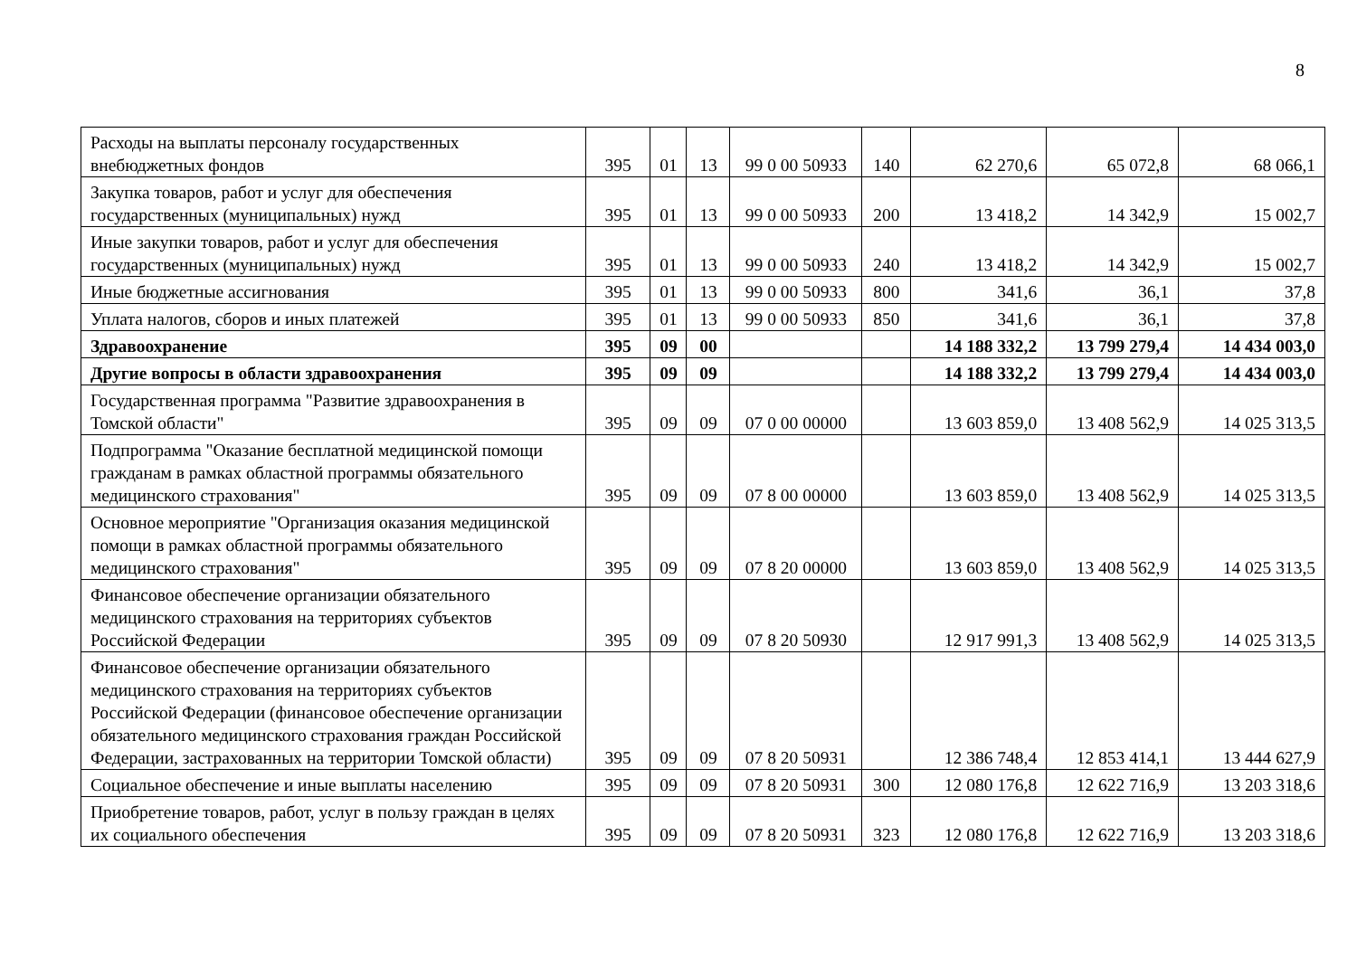8
| Расходы на выплаты персоналу государственных внебюджетных фондов | 395 | 01 | 13 | 99 0 00 50933 | 140 | 62 270,6 | 65 072,8 | 68 066,1 |
| Закупка товаров, работ и услуг для обеспечения государственных (муниципальных) нужд | 395 | 01 | 13 | 99 0 00 50933 | 200 | 13 418,2 | 14 342,9 | 15 002,7 |
| Иные закупки товаров, работ и услуг для обеспечения государственных (муниципальных) нужд | 395 | 01 | 13 | 99 0 00 50933 | 240 | 13 418,2 | 14 342,9 | 15 002,7 |
| Иные бюджетные ассигнования | 395 | 01 | 13 | 99 0 00 50933 | 800 | 341,6 | 36,1 | 37,8 |
| Уплата налогов, сборов и иных платежей | 395 | 01 | 13 | 99 0 00 50933 | 850 | 341,6 | 36,1 | 37,8 |
| Здравоохранение | 395 | 09 | 00 | | | 14 188 332,2 | 13 799 279,4 | 14 434 003,0 |
| Другие вопросы в области здравоохранения | 395 | 09 | 09 | | | 14 188 332,2 | 13 799 279,4 | 14 434 003,0 |
| Государственная программа "Развитие здравоохранения в Томской области" | 395 | 09 | 09 | 07 0 00 00000 | | 13 603 859,0 | 13 408 562,9 | 14 025 313,5 |
| Подпрограмма "Оказание бесплатной медицинской помощи гражданам в рамках областной программы обязательного медицинского страхования" | 395 | 09 | 09 | 07 8 00 00000 | | 13 603 859,0 | 13 408 562,9 | 14 025 313,5 |
| Основное мероприятие "Организация оказания медицинской помощи в рамках областной программы обязательного медицинского страхования" | 395 | 09 | 09 | 07 8 20 00000 | | 13 603 859,0 | 13 408 562,9 | 14 025 313,5 |
| Финансовое обеспечение организации обязательного медицинского страхования на территориях субъектов Российской Федерации | 395 | 09 | 09 | 07 8 20 50930 | | 12 917 991,3 | 13 408 562,9 | 14 025 313,5 |
| Финансовое обеспечение организации обязательного медицинского страхования на территориях субъектов Российской Федерации (финансовое обеспечение организации обязательного медицинского страхования граждан Российской Федерации, застрахованных на территории Томской области) | 395 | 09 | 09 | 07 8 20 50931 | | 12 386 748,4 | 12 853 414,1 | 13 444 627,9 |
| Социальное обеспечение и иные выплаты населению | 395 | 09 | 09 | 07 8 20 50931 | 300 | 12 080 176,8 | 12 622 716,9 | 13 203 318,6 |
| Приобретение товаров, работ, услуг в пользу граждан в целях их социального обеспечения | 395 | 09 | 09 | 07 8 20 50931 | 323 | 12 080 176,8 | 12 622 716,9 | 13 203 318,6 |